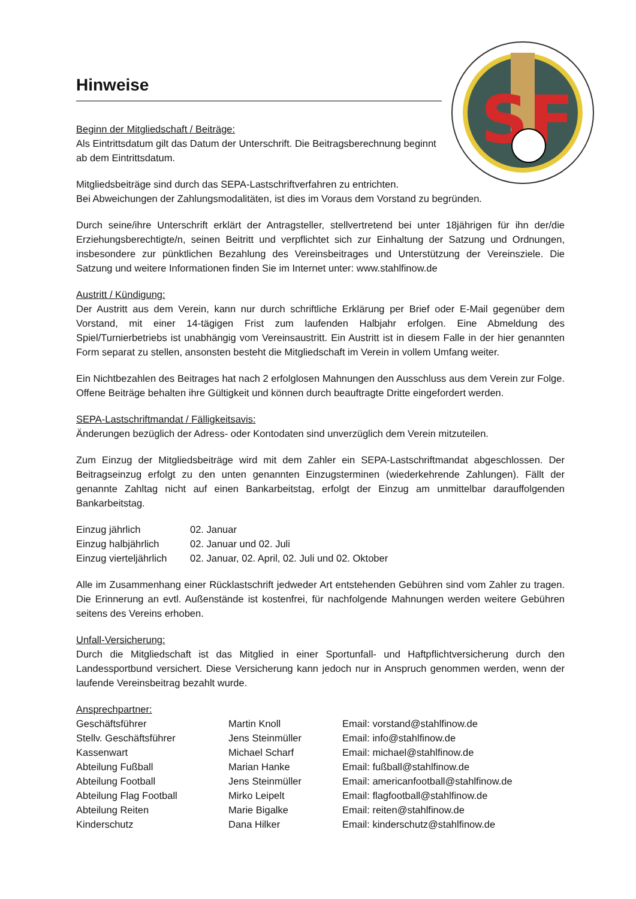S
F
Hinweise
Beginn der Mitgliedschaft / Beiträge:
Als Eintrittsdatum gilt das Datum der Unterschrift. Die Beitragsberechnung beginnt ab dem Eintrittsdatum.
Mitgliedsbeiträge sind durch das SEPA-Lastschriftverfahren zu entrichten.
Bei Abweichungen der Zahlungsmodalitäten, ist dies im Voraus dem Vorstand zu begründen.
Durch seine/ihre Unterschrift erklärt der Antragsteller, stellvertretend bei unter 18jährigen für ihn der/die Erziehungsberechtigte/n, seinen Beitritt und verpflichtet sich zur Einhaltung der Satzung und Ordnungen, insbesondere zur pünktlichen Bezahlung des Vereinsbeitrages und Unterstützung der Vereinsziele. Die Satzung und weitere Informationen finden Sie im Internet unter: www.stahlfinow.de
Austritt / Kündigung:
Der Austritt aus dem Verein, kann nur durch schriftliche Erklärung per Brief oder E-Mail gegenüber dem Vorstand, mit einer 14-tägigen Frist zum laufenden Halbjahr erfolgen. Eine Abmeldung des Spiel/Turnierbetriebs ist unabhängig vom Vereinsaustritt. Ein Austritt ist in diesem Falle in der hier genannten Form separat zu stellen, ansonsten besteht die Mitgliedschaft im Verein in vollem Umfang weiter.
Ein Nichtbezahlen des Beitrages hat nach 2 erfolglosen Mahnungen den Ausschluss aus dem Verein zur Folge. Offene Beiträge behalten ihre Gültigkeit und können durch beauftragte Dritte eingefordert werden.
SEPA-Lastschriftmandat / Fälligkeitsavis:
Änderungen bezüglich der Adress- oder Kontodaten sind unverzüglich dem Verein mitzuteilen.
Zum Einzug der Mitgliedsbeiträge wird mit dem Zahler ein SEPA-Lastschriftmandat abgeschlossen. Der Beitragseinzug erfolgt zu den unten genannten Einzugsterminen (wiederkehrende Zahlungen). Fällt der genannte Zahltag nicht auf einen Bankarbeitstag, erfolgt der Einzug am unmittelbar darauffolgenden Bankarbeitstag.
| Einzug jährlich | 02. Januar |
| Einzug halbjährlich | 02. Januar und 02. Juli |
| Einzug vierteljährlich | 02. Januar, 02. April, 02. Juli und 02. Oktober |
Alle im Zusammenhang einer Rücklastschrift jedweder Art entstehenden Gebühren sind vom Zahler zu tragen. Die Erinnerung an evtl. Außenstände ist kostenfrei, für nachfolgende Mahnungen werden weitere Gebühren seitens des Vereins erhoben.
Unfall-Versicherung:
Durch die Mitgliedschaft ist das Mitglied in einer Sportunfall- und Haftpflichtversicherung durch den Landessportbund versichert. Diese Versicherung kann jedoch nur in Anspruch genommen werden, wenn der laufende Vereinsbeitrag bezahlt wurde.
Ansprechpartner:
| Geschäftsführer | Martin Knoll | Email: vorstand@stahlfinow.de |
| Stellv. Geschäftsführer | Jens Steinmüller | Email: info@stahlfinow.de |
| Kassenwart | Michael Scharf | Email: michael@stahlfinow.de |
| Abteilung Fußball | Marian Hanke | Email: fußball@stahlfinow.de |
| Abteilung Football | Jens Steinmüller | Email: americanfootball@stahlfinow.de |
| Abteilung Flag Football | Mirko Leipelt | Email: flagfootball@stahlfinow.de |
| Abteilung Reiten | Marie Bigalke | Email: reiten@stahlfinow.de |
| Kinderschutz | Dana Hilker | Email: kinderschutz@stahlfinow.de |